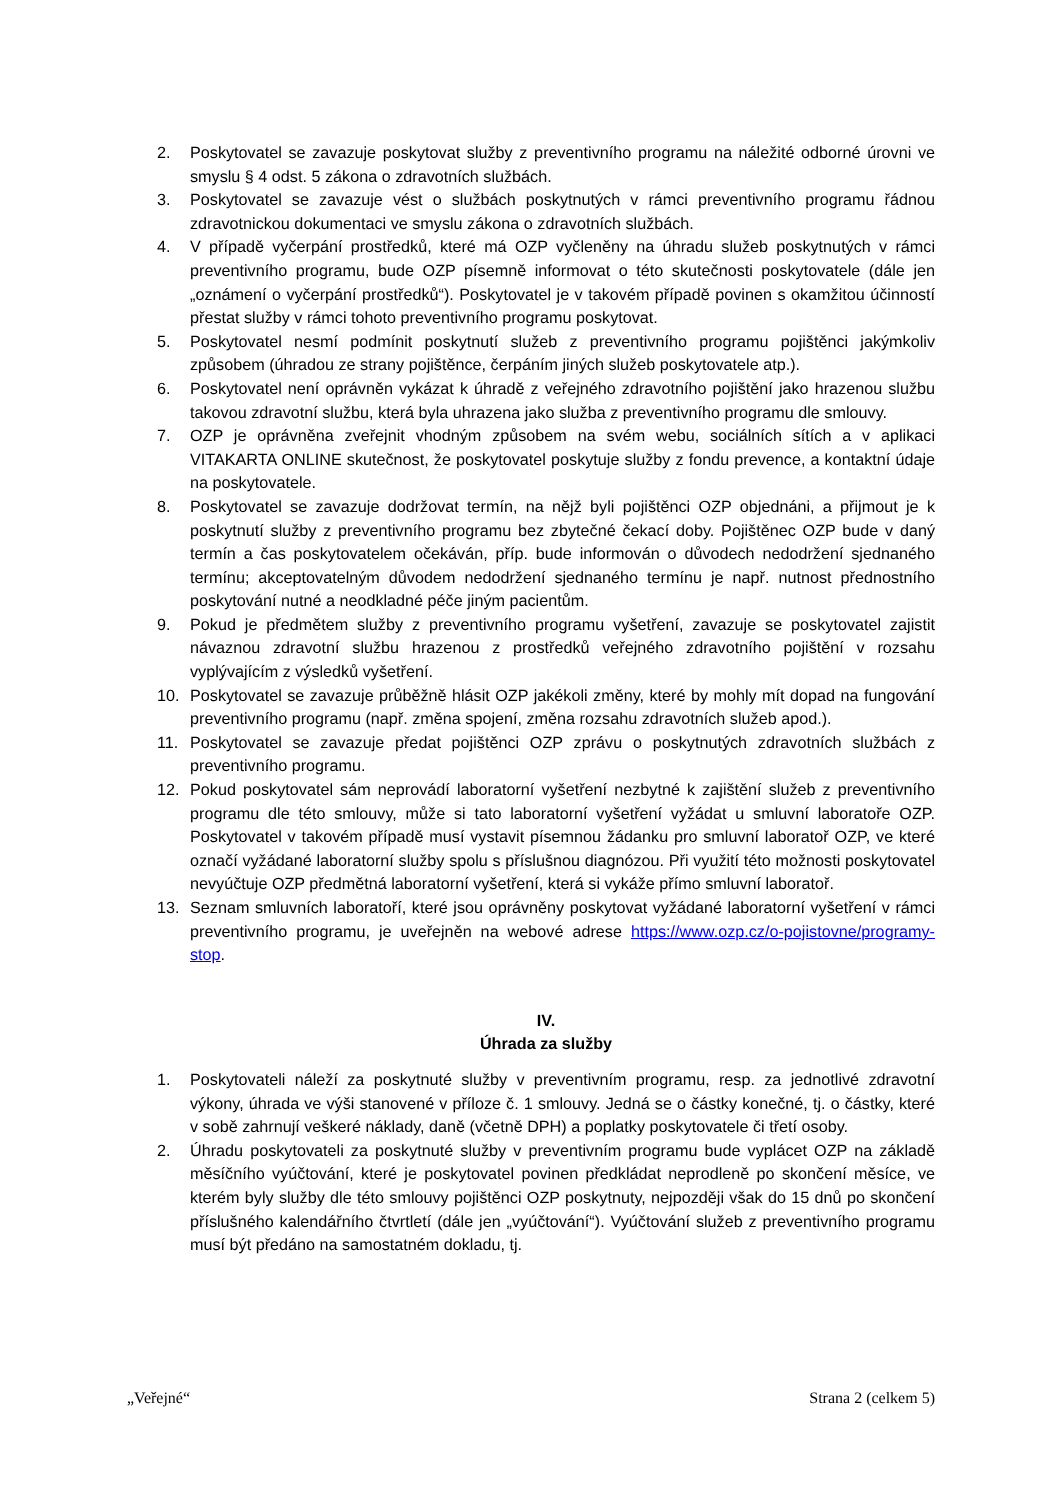2. Poskytovatel se zavazuje poskytovat služby z preventivního programu na náležité odborné úrovni ve smyslu § 4 odst. 5 zákona o zdravotních službách.
3. Poskytovatel se zavazuje vést o službách poskytnutých v rámci preventivního programu řádnou zdravotnickou dokumentaci ve smyslu zákona o zdravotních službách.
4. V případě vyčerpání prostředků, které má OZP vyčleněny na úhradu služeb poskytnutých v rámci preventivního programu, bude OZP písemně informovat o této skutečnosti poskytovatele (dále jen „oznámení o vyčerpání prostředků“). Poskytovatel je v takovém případě povinen s okamžitou účinností přestat služby v rámci tohoto preventivního programu poskytovat.
5. Poskytovatel nesmí podmínit poskytnutí služeb z preventivního programu pojištěnci jakýmkoliv způsobem (úhradou ze strany pojištěnce, čerpáním jiných služeb poskytovatele atp.).
6. Poskytovatel není oprávněn vykázat k úhradě z veřejného zdravotního pojištění jako hrazenou službu takovou zdravotní službu, která byla uhrazena jako služba z preventivního programu dle smlouvy.
7. OZP je oprávněna zveřejnit vhodným způsobem na svém webu, sociálních sítích a v aplikaci VITAKARTA ONLINE skutečnost, že poskytovatel poskytuje služby z fondu prevence, a kontaktní údaje na poskytovatele.
8. Poskytovatel se zavazuje dodržovat termín, na nějž byli pojištěnci OZP objednáni, a přijmout je k poskytnutí služby z preventivního programu bez zbytečné čekací doby. Pojištěnec OZP bude v daný termín a čas poskytovatelem očekáván, příp. bude informován o důvodech nedodržení sjednaného termínu; akceptovatelným důvodem nedodržení sjednaného termínu je např. nutnost přednostního poskytování nutné a neodkladné péče jiným pacientům.
9. Pokud je předmětem služby z preventivního programu vyšetření, zavazuje se poskytovatel zajistit návaznou zdravotní službu hrazenou z prostředků veřejného zdravotního pojištění v rozsahu vyplývajícím z výsledků vyšetření.
10. Poskytovatel se zavazuje průběžně hlásit OZP jakékoli změny, které by mohly mít dopad na fungování preventivního programu (např. změna spojení, změna rozsahu zdravotních služeb apod.).
11. Poskytovatel se zavazuje předat pojištěnci OZP zprávu o poskytnutých zdravotních službách z preventivního programu.
12. Pokud poskytovatel sám neprovádí laboratorní vyšetření nezbytné k zajištění služeb z preventivního programu dle této smlouvy, může si tato laboratorní vyšetření vyžádat u smluvní laboratoře OZP. Poskytovatel v takovém případě musí vystavit písemnou žádanku pro smluvní laboratoř OZP, ve které označí vyžádané laboratorní služby spolu s příslušnou diagnózou. Při využití této možnosti poskytovatel nevyúčtuje OZP předmětná laboratorní vyšetření, která si vykáže přímo smluvní laboratoř.
13. Seznam smluvních laboratoří, které jsou oprávněny poskytovat vyžádané laboratorní vyšetření v rámci preventivního programu, je uveřejněn na webové adrese https://www.ozp.cz/o-pojistovne/programy-stop.
IV.
Úhrada za služby
1. Poskytovateli náleží za poskytnuté služby v preventivním programu, resp. za jednotlivé zdravotní výkony, úhrada ve výši stanovené v příloze č. 1 smlouvy. Jedná se o částky konečné, tj. o částky, které v sobě zahrnují veškeré náklady, daně (včetně DPH) a poplatky poskytovatele či třetí osoby.
2. Úhradu poskytovateli za poskytnuté služby v preventivním programu bude vyplácet OZP na základě měsíčního vyúčtování, které je poskytovatel povinen předkládat neprodleně po skončení měsíce, ve kterém byly služby dle této smlouvy pojištěnci OZP poskytnuty, nejpozději však do 15 dnů po skončení příslušného kalendářního čtvrtletí (dále jen „vyúčtování“). Vyúčtování služeb z preventivního programu musí být předáno na samostatném dokladu, tj.
„Veřejné“ Strana 2 (celkem 5)